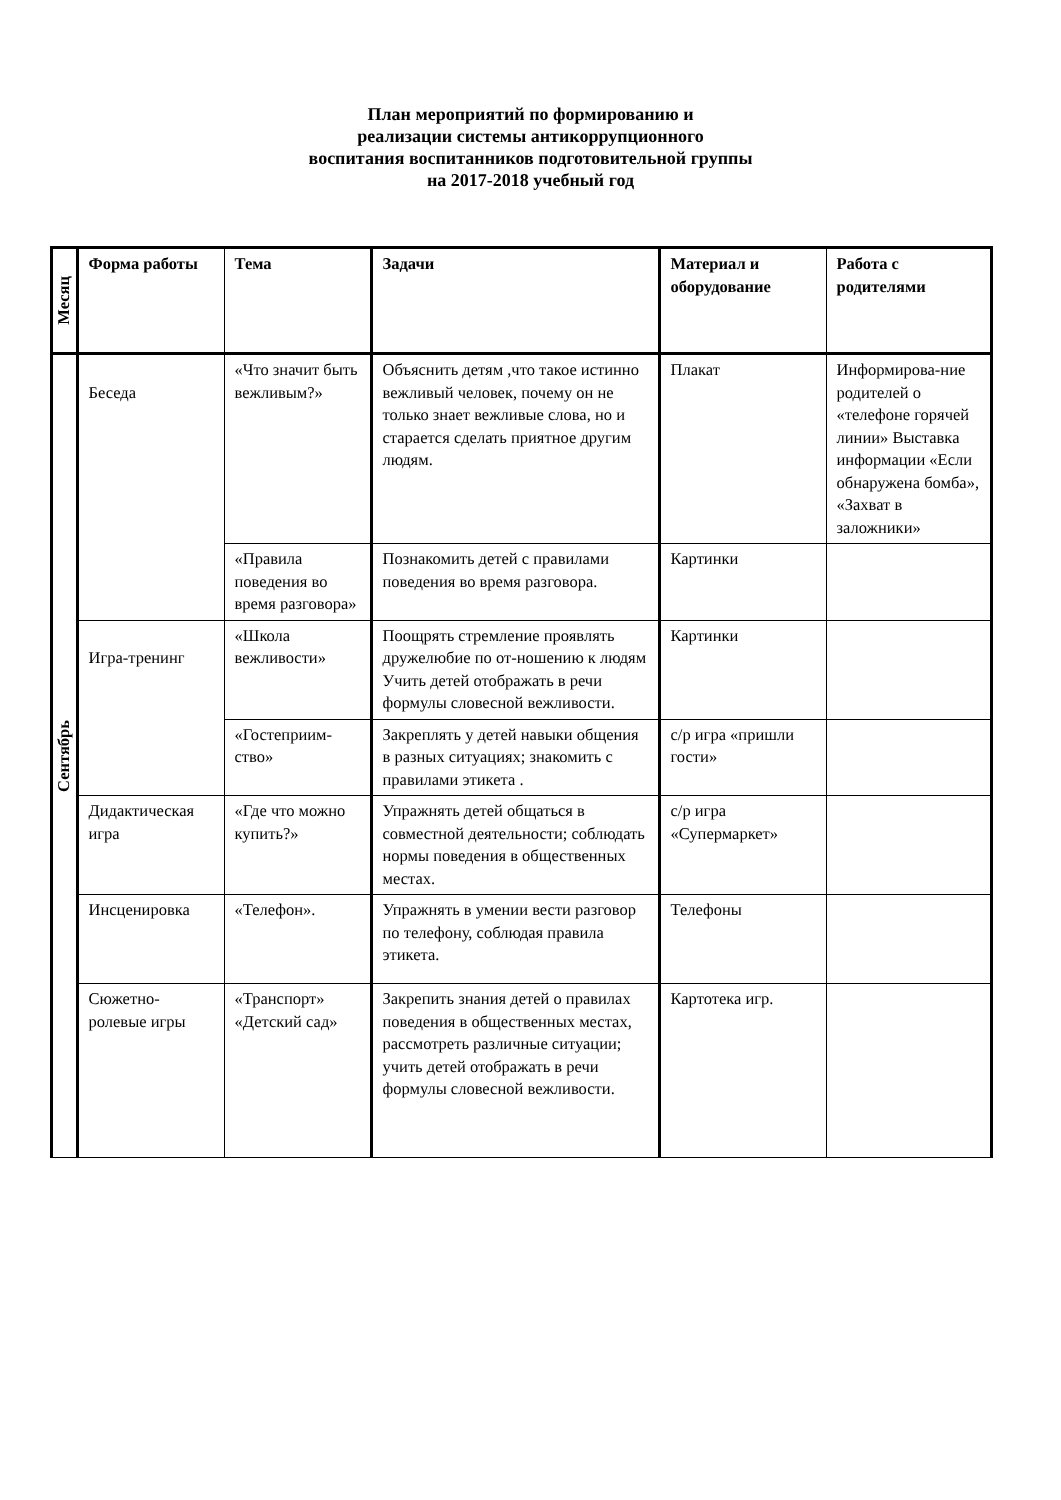План мероприятий по формированию и
реализации системы антикоррупционного
воспитания воспитанников подготовительной группы
на 2017-2018 учебный год
| Месяц | Форма работы | Тема | Задачи | Материал и оборудование | Работа с родителями |
| --- | --- | --- | --- | --- | --- |
| Сентябрь | Беседа | «Что значит быть вежливым?» | Объяснить детям ,что такое истинно вежливый человек, почему он не только знает вежливые слова, но и старается сделать приятное другим людям. | Плакат | Информирова-ние родителей о «телефоне горячей линии» Выставка информации «Если обнаружена бомба», «Захват в заложники» |
| | | «Правила поведения во время разговора» | Познакомить детей с правилами поведения во время разговора. | Картинки | |
| | Игра-тренинг | «Школа вежливости» | Поощрять стремление проявлять дружелюбие по от-ношению к людям Учить детей отображать в речи формулы словесной вежливости. | Картинки | |
| | | «Гостеприим-ство» | Закреплять у детей навыки общения в разных ситуациях; знакомить с правилами этикета . | с/р игра «пришли гости» | |
| | Дидактическая игра | «Где что можно купить?» | Упражнять детей общаться в совместной деятельности; соблюдать нормы поведения в общественных местах. | с/р игра «Супермаркет» | |
| | Инсценировка | «Телефон». | Упражнять в умении вести разговор по телефону, соблюдая правила этикета. | Телефоны | |
| | Сюжетно-ролевые игры | «Транспорт» «Детский сад» | Закрепить знания детей о правилах поведения в общественных местах, рассмотреть различные ситуации; учить детей отображать в речи формулы словесной вежливости. | Картотека игр. | |